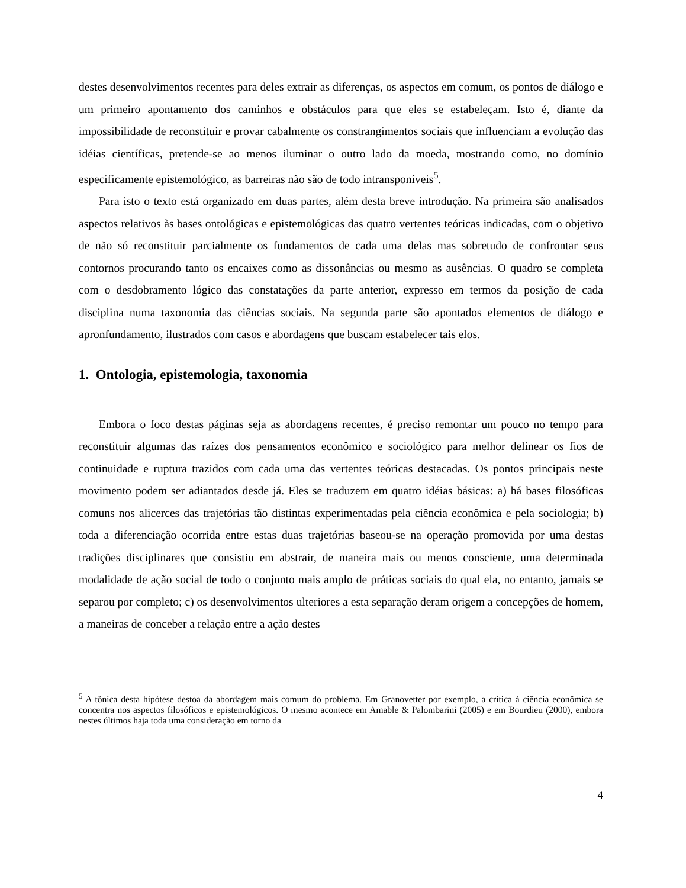destes desenvolvimentos recentes para deles extrair as diferenças, os aspectos em comum, os pontos de diálogo e um primeiro apontamento dos caminhos e obstáculos para que eles se estabeleçam. Isto é, diante da impossibilidade de reconstituir e provar cabalmente os constrangimentos sociais que influenciam a evolução das idéias científicas, pretende-se ao menos iluminar o outro lado da moeda, mostrando como, no domínio especificamente epistemológico, as barreiras não são de todo intransponíveis<sup>5</sup>.
Para isto o texto está organizado em duas partes, além desta breve introdução. Na primeira são analisados aspectos relativos às bases ontológicas e epistemológicas das quatro vertentes teóricas indicadas, com o objetivo de não só reconstituir parcialmente os fundamentos de cada uma delas mas sobretudo de confrontar seus contornos procurando tanto os encaixes como as dissonâncias ou mesmo as ausências. O quadro se completa com o desdobramento lógico das constatações da parte anterior, expresso em termos da posição de cada disciplina numa taxonomia das ciências sociais. Na segunda parte são apontados elementos de diálogo e apronfundamento, ilustrados com casos e abordagens que buscam estabelecer tais elos.
1. Ontologia, epistemologia, taxonomia
Embora o foco destas páginas seja as abordagens recentes, é preciso remontar um pouco no tempo para reconstituir algumas das raízes dos pensamentos econômico e sociológico para melhor delinear os fios de continuidade e ruptura trazidos com cada uma das vertentes teóricas destacadas. Os pontos principais neste movimento podem ser adiantados desde já. Eles se traduzem em quatro idéias básicas: a) há bases filosóficas comuns nos alicerces das trajetórias tão distintas experimentadas pela ciência econômica e pela sociologia; b) toda a diferenciação ocorrida entre estas duas trajetórias baseou-se na operação promovida por uma destas tradições disciplinares que consistiu em abstrair, de maneira mais ou menos consciente, uma determinada modalidade de ação social de todo o conjunto mais amplo de práticas sociais do qual ela, no entanto, jamais se separou por completo; c) os desenvolvimentos ulteriores a esta separação deram origem a concepções de homem, a maneiras de conceber a relação entre a ação destes
<sup>5</sup> A tônica desta hipótese destoa da abordagem mais comum do problema. Em Granovetter por exemplo, a crítica à ciência econômica se concentra nos aspectos filosóficos e epistemológicos. O mesmo acontece em Amable & Palombarini (2005) e em Bourdieu (2000), embora nestes últimos haja toda uma consideração em torno da
4